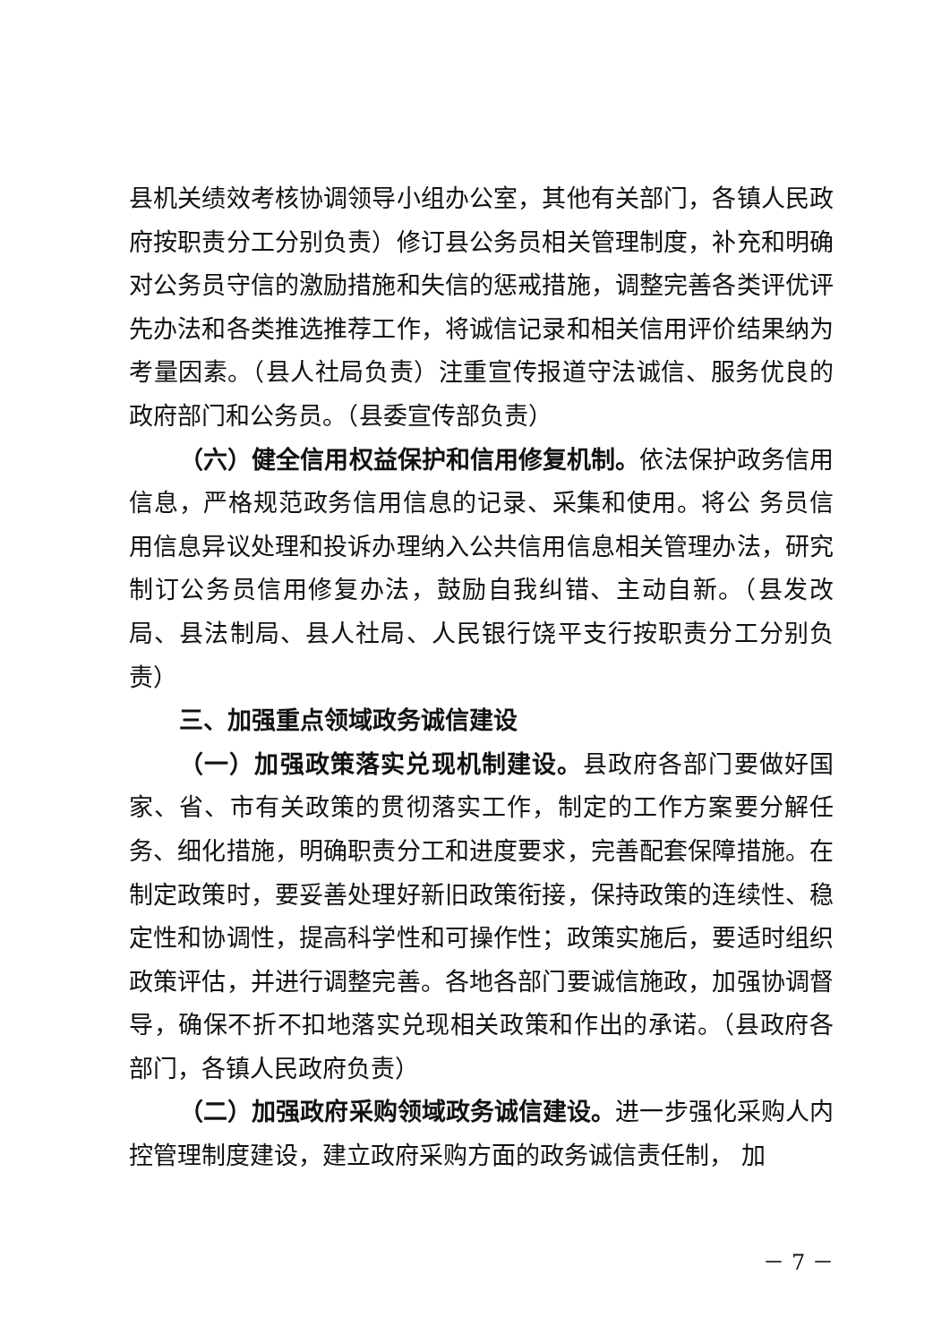县机关绩效考核协调领导小组办公室，其他有关部门，各镇人民政府按职责分工分别负责）修订县公务员相关管理制度，补充和明确对公务员守信的激励措施和失信的惩戒措施，调整完善各类评优评先办法和各类推选推荐工作，将诚信记录和相关信用评价结果纳为考量因素。（县人社局负责）注重宣传报道守法诚信、服务优良的政府部门和公务员。（县委宣传部负责）
（六）健全信用权益保护和信用修复机制。依法保护政务信用信息，严格规范政务信用信息的记录、采集和使用。将公 务员信用信息异议处理和投诉办理纳入公共信用信息相关管理办法，研究制订公务员信用修复办法，鼓励自我纠错、主动自新。（县发改局、县法制局、县人社局、人民银行饶平支行按职责分工分别负责）
三、加强重点领域政务诚信建设
（一）加强政策落实兑现机制建设。县政府各部门要做好国家、省、市有关政策的贯彻落实工作，制定的工作方案要分解任务、细化措施，明确职责分工和进度要求，完善配套保障措施。在制定政策时，要妥善处理好新旧政策衔接，保持政策的连续性、稳定性和协调性，提高科学性和可操作性；政策实施后，要适时组织政策评估，并进行调整完善。各地各部门要诚信施政，加强协调督导，确保不折不扣地落实兑现相关政策和作出的承诺。（县政府各部门，各镇人民政府负责）
（二）加强政府采购领域政务诚信建设。进一步强化采购人内控管理制度建设，建立政府采购方面的政务诚信责任制， 加
－ 7 －